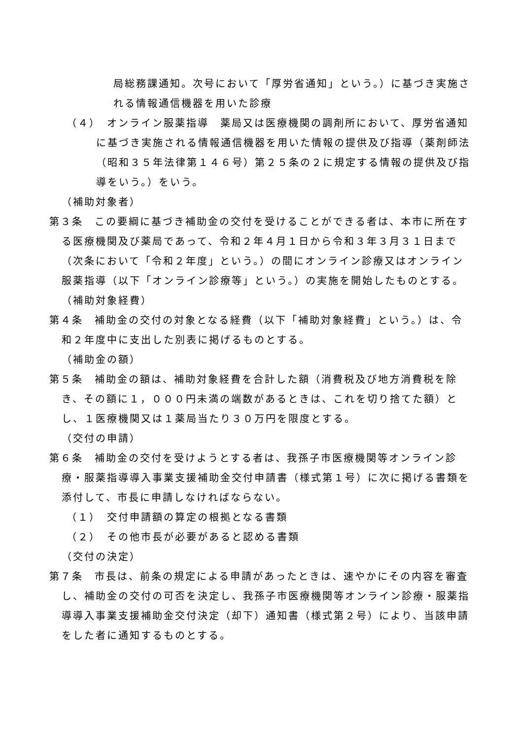局総務課通知。次号において「厚労省通知」という。）に基づき実施される情報通信機器を用いた診療
（４）　オンライン服薬指導　薬局又は医療機関の調剤所において、厚労省通知に基づき実施される情報通信機器を用いた情報の提供及び指導（薬剤師法（昭和３５年法律第１４６号）第２５条の２に規定する情報の提供及び指導をいう。）をいう。
（補助対象者）
第３条　この要綱に基づき補助金の交付を受けることができる者は、本市に所在する医療機関及び薬局であって、令和２年４月１日から令和３年３月３１日まで（次条において「令和２年度」という。）の間にオンライン診療又はオンライン服薬指導（以下「オンライン診療等」という。）の実施を開始したものとする。
（補助対象経費）
第４条　補助金の交付の対象となる経費（以下「補助対象経費」という。）は、令和２年度中に支出した別表に掲げるものとする。
（補助金の額）
第５条　補助金の額は、補助対象経費を合計した額（消費税及び地方消費税を除き、その額に１，０００円未満の端数があるときは、これを切り捨てた額）とし、１医療機関又は１薬局当たり３０万円を限度とする。
（交付の申請）
第６条　補助金の交付を受けようとする者は、我孫子市医療機関等オンライン診療・服薬指導導入事業支援補助金交付申請書（様式第１号）に次に掲げる書類を添付して、市長に申請しなければならない。
（１）　交付申請額の算定の根拠となる書類
（２）　その他市長が必要があると認める書類
（交付の決定）
第７条　市長は、前条の規定による申請があったときは、速やかにその内容を審査し、補助金の交付の可否を決定し、我孫子市医療機関等オンライン診療・服薬指導導入事業支援補助金交付決定（却下）通知書（様式第２号）により、当該申請をした者に通知するものとする。